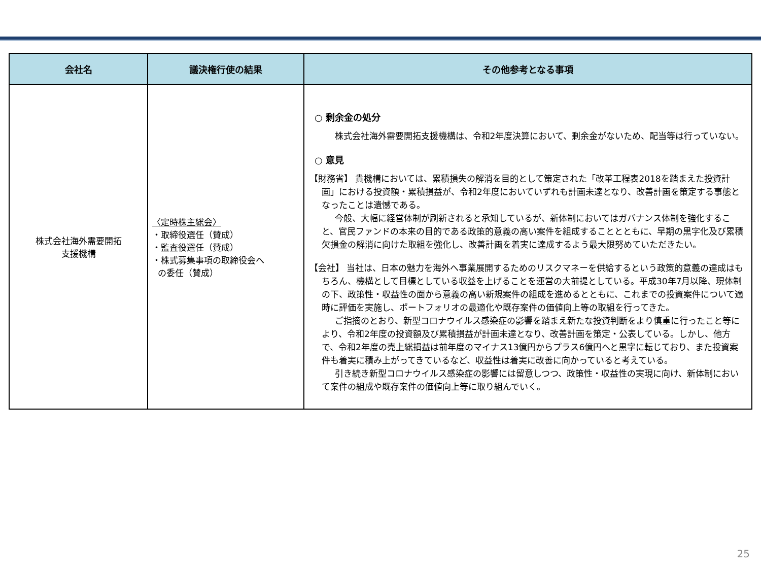| 会社名 | 議決権行使の結果 | その他参考となる事項 |
| --- | --- | --- |
| 株式会社海外需要開拓 支援機構 | 〈定時株主総会〉 ・取締役選任（賛成） ・監査役選任（賛成） ・株式募集事項の取締役会へ の委任（賛成） | ○ 剰余金の処分 株式会社海外需要開拓支援機構は、令和2年度決算において、剰余金がないため、配当等は行っていない。 ○ 意見 【財務省】 貴機構においては、累積損失の解消を目的として策定された「改革工程表2018を踏まえた投資計画」における投資額・累積損益が、令和2年度においていずれも計画未達となり、改善計画を策定する事態となったことは遺憾である。 今般、大幅に経営体制が刷新されると承知しているが、新体制においてはガバナンス体制を強化すること、官民ファンドの本来の目的である政策的意義の高い案件を組成することとともに、早期の黒字化及び累積欠損金の解消に向けた取組を強化し、改善計画を着実に達成するよう最大限努めていただきたい。 【会社】 当社は、日本の魅力を海外へ事業展開するためのリスクマネーを供給するという政策的意義の達成はもちろん、機構として目標としている収益を上げることを運営の大前提としている。平成30年7月以降、現体制の下、政策性・収益性の面から意義の高い新規案件の組成を進めるとともに、これまでの投資案件について適時に評価を実施し、ポートフォリオの最適化や既存案件の価値向上等の取組を行ってきた。 ご指摘のとおり、新型コロナウイルス感染症の影響を踏まえ新たな投資判断をより慎重に行ったこと等により、令和2年度の投資額及び累積損益が計画未達となり、改善計画を策定・公表している。しかし、他方で、令和2年度の売上総損益は前年度のマイナス13億円からプラス6億円へと黒字に転じており、また投資案件も着実に積み上がってきているなど、収益性は着実に改善に向かっていると考えている。 引き続き新型コロナウイルス感染症の影響には留意しつつ、政策性・収益性の実現に向け、新体制において案件の組成や既存案件の価値向上等に取り組んでいく。 |
25